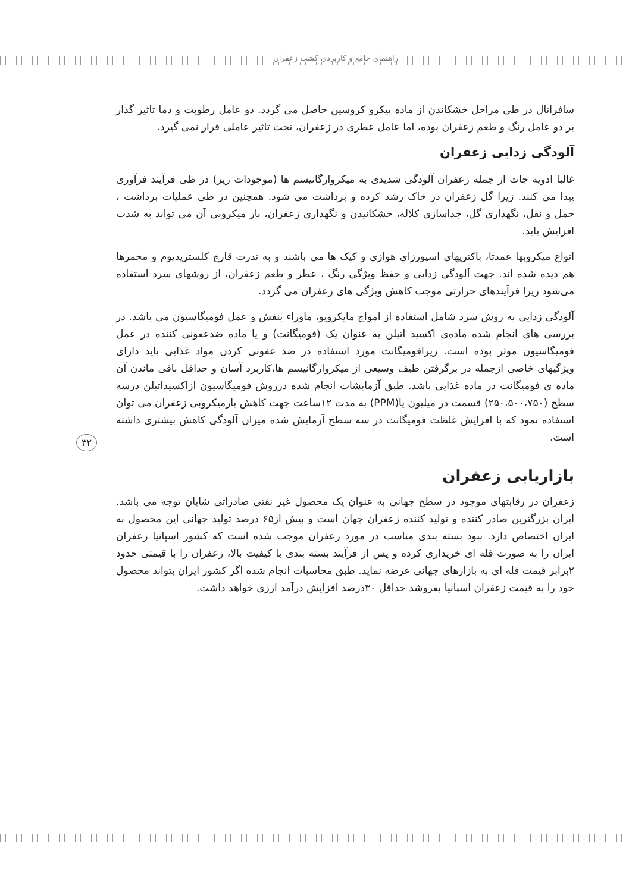راهنمای جامع و کاربردی کشت زعفران
۳۲
سافرانال در طی مراحل خشکاندن از ماده پیکرو کروسین حاصل می گردد. دو عامل رطوبت و دما تاثیر گذار بر دو عامل رنگ و طعم زعفران بوده، اما عامل عطری در زعفران، تحت تاثیر عاملی قرار نمی گیرد.
آلودگی زدایی زعفران
غالبا ادویه جات از جمله زعفران آلودگی شدیدی به میکروارگانیسم ها (موجودات ریز) در طی فرآیند فرآوری پیدا می کنند. زیرا گل زعفران در خاک رشد کرده و برداشت می شود. همچنین در طی عملیات برداشت ، حمل و نقل، نگهداری گل، جداسازی کلاله، خشکانیدن و نگهداری زعفران، بار میکروبی آن می تواند به شدت افزایش یابد.
انواع میکروبها عمدتا، باکتریهای اسپورزای هوازی و کپک ها می باشند و به ندرت قارچ کلستریدیوم و مخمرها هم دیده شده اند. جهت آلودگی زدایی و حفظ ویژگی رنگ ، عطر و طعم زعفران، از روشهای سرد استفاده می‌شود زیرا فرآیندهای حرارتی موجب کاهش ویژگی های زعفران می گردد.
آلودگی زدایی به روش سرد شامل استفاده از امواج مایکرویو، ماوراء بنفش و عمل فومیگاسیون می باشد. در بررسی های انجام شده ماده‌ی اکسید اتیلن به عنوان یک (فومیگانت) و یا ماده ضدعفونی کننده در عمل فومیگاسیون موثر بوده است. زیرافومیگانت مورد استفاده در ضد عفونی کردن مواد غذایی باید دارای ویژگیهای خاصی ازجمله در برگرفتن طیف وسیعی از میکروارگانیسم ها،کاربرد آسان و حداقل باقی ماندن آن ماده ی فومیگانت در ماده غذایی باشد. طبق آزمایشات انجام شده درروش فومیگاسیون ازاکسیداتیلن درسه سطح (۲۵۰،۵۰۰،۷۵۰) قسمت در میلیون یا(PPM) به مدت ۱۲ساعت جهت کاهش بارمیکروبی زعفران می توان استفاده نمود که با افزایش غلظت فومیگانت در سه سطح آزمایش شده میزان آلودگی کاهش بیشتری داشته است.
بازاریابی زعفران
زعفران در رقابتهای موجود در سطح جهانی به عنوان یک محصول غیر نفتی صادراتی شایان توجه می باشد. ایران بزرگترین صادر کننده و تولید کننده زعفران جهان است و بیش از۶۵ درصد تولید جهانی این محصول به ایران اختصاص دارد. نبود بسته بندی مناسب در مورد زعفران موجب شده است که کشور اسپانیا زعفران ایران را به صورت فله ای خریداری کرده و پس از فرآیند بسته بندی با کیفیت بالا، زعفران را با قیمتی حدود ۲برابر قیمت فله ای به بازارهای جهانی عرضه نماید. طبق محاسبات انجام شده اگر کشور ایران بتواند محصول خود را به قیمت زعفران اسپانیا بفروشد حداقل ۳۰درصد افزایش درآمد ارزی خواهد داشت.